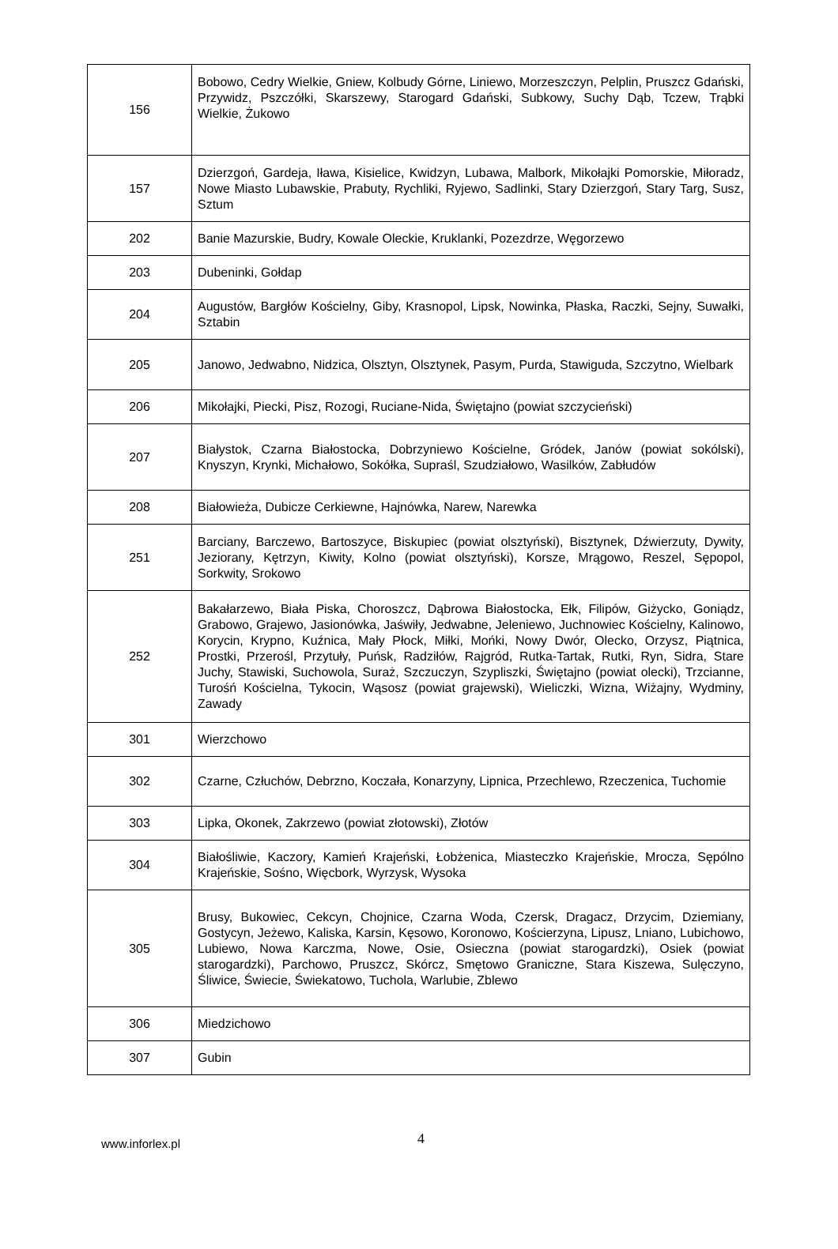| 156 | Bobowo, Cedry Wielkie, Gniew, Kolbudy Górne, Liniewo, Morzeszczyn, Pelplin, Pruszcz Gdański, Przywidz, Pszczółki, Skarszewy, Starogard Gdański, Subkowy, Suchy Dąb, Tczew, Trąbki Wielkie, Żukowo |
| 157 | Dzierzgoń, Gardeja, Iława, Kisielice, Kwidzyn, Lubawa, Malbork, Mikołajki Pomorskie, Miłoradz, Nowe Miasto Lubawskie, Prabuty, Rychliki, Ryjewo, Sadlinki, Stary Dzierzgoń, Stary Targ, Susz, Sztum |
| 202 | Banie Mazurskie, Budry, Kowale Oleckie, Kruklanki, Pozezdrze, Węgorzewo |
| 203 | Dubeninki, Gołdap |
| 204 | Augustów, Bargłów Kościelny, Giby, Krasnopol, Lipsk, Nowinka, Płaska, Raczki, Sejny, Suwałki, Sztabin |
| 205 | Janowo, Jedwabno, Nidzica, Olsztyn, Olsztynek, Pasym, Purda, Stawiguda, Szczytno, Wielbark |
| 206 | Mikołajki, Piecki, Pisz, Rozogi, Ruciane-Nida, Świętajno (powiat szczycieński) |
| 207 | Białystok, Czarna Białostocka, Dobrzyniewo Kościelne, Gródek, Janów (powiat sokólski), Knyszyn, Krynki, Michałowo, Sokółka, Supraśl, Szudziałowo, Wasilków, Zabłudów |
| 208 | Białowieża, Dubicze Cerkiewne, Hajnówka, Narew, Narewka |
| 251 | Barciany, Barczewo, Bartoszyce, Biskupiec (powiat olsztyński), Bisztynek, Dźwierzuty, Dywity, Jeziorany, Kętrzyn, Kiwity, Kolno (powiat olsztyński), Korsze, Mrągowo, Reszel, Sępopol, Sorkwity, Srokowo |
| 252 | Bakałarzewo, Biała Piska, Choroszcz, Dąbrowa Białostocka, Ełk, Filipów, Giżycko, Goniądz, Grabowo, Grajewo, Jasionówka, Jaświły, Jedwabne, Jeleniewo, Juchnowiec Kościelny, Kalinowo, Korycin, Krypno, Kuźnica, Mały Płock, Miłki, Mońki, Nowy Dwór, Olecko, Orzysz, Piątnica, Prostki, Przerośl, Przytuły, Puńsk, Radziłów, Rajgród, Rutka-Tartak, Rutki, Ryn, Sidra, Stare Juchy, Stawiski, Suchowola, Suraż, Szczuczyn, Szypliszki, Świętajno (powiat olecki), Trzcianne, Turośń Kościelna, Tykocin, Wąsosz (powiat grajewski), Wieliczki, Wizna, Wiżajny, Wydminy, Zawady |
| 301 | Wierzchowo |
| 302 | Czarne, Człuchów, Debrzno, Koczała, Konarzyny, Lipnica, Przechlewo, Rzeczenica, Tuchomie |
| 303 | Lipka, Okonek, Zakrzewo (powiat złotowski), Złotów |
| 304 | Białośliwie, Kaczory, Kamień Krajeński, Łobżenica, Miasteczko Krajeńskie, Mrocza, Sępólno Krajeńskie, Sośno, Więcbork, Wyrzysk, Wysoka |
| 305 | Brusy, Bukowiec, Cekcyn, Chojnice, Czarna Woda, Czersk, Dragacz, Drzycim, Dziemiany, Gostycyn, Jeżewo, Kaliska, Karsin, Kęsowo, Koronowo, Kościerzyna, Lipusz, Lniano, Lubichowo, Lubiewo, Nowa Karczma, Nowe, Osie, Osieczna (powiat starogardzki), Osiek (powiat starogardzki), Parchowo, Pruszcz, Skórcz, Smętowo Graniczne, Stara Kiszewa, Sulęczyno, Śliwice, Świecie, Świekatowo, Tuchola, Warlubie, Zblewo |
| 306 | Miedzichowo |
| 307 | Gubin |
www.inforlex.pl
4